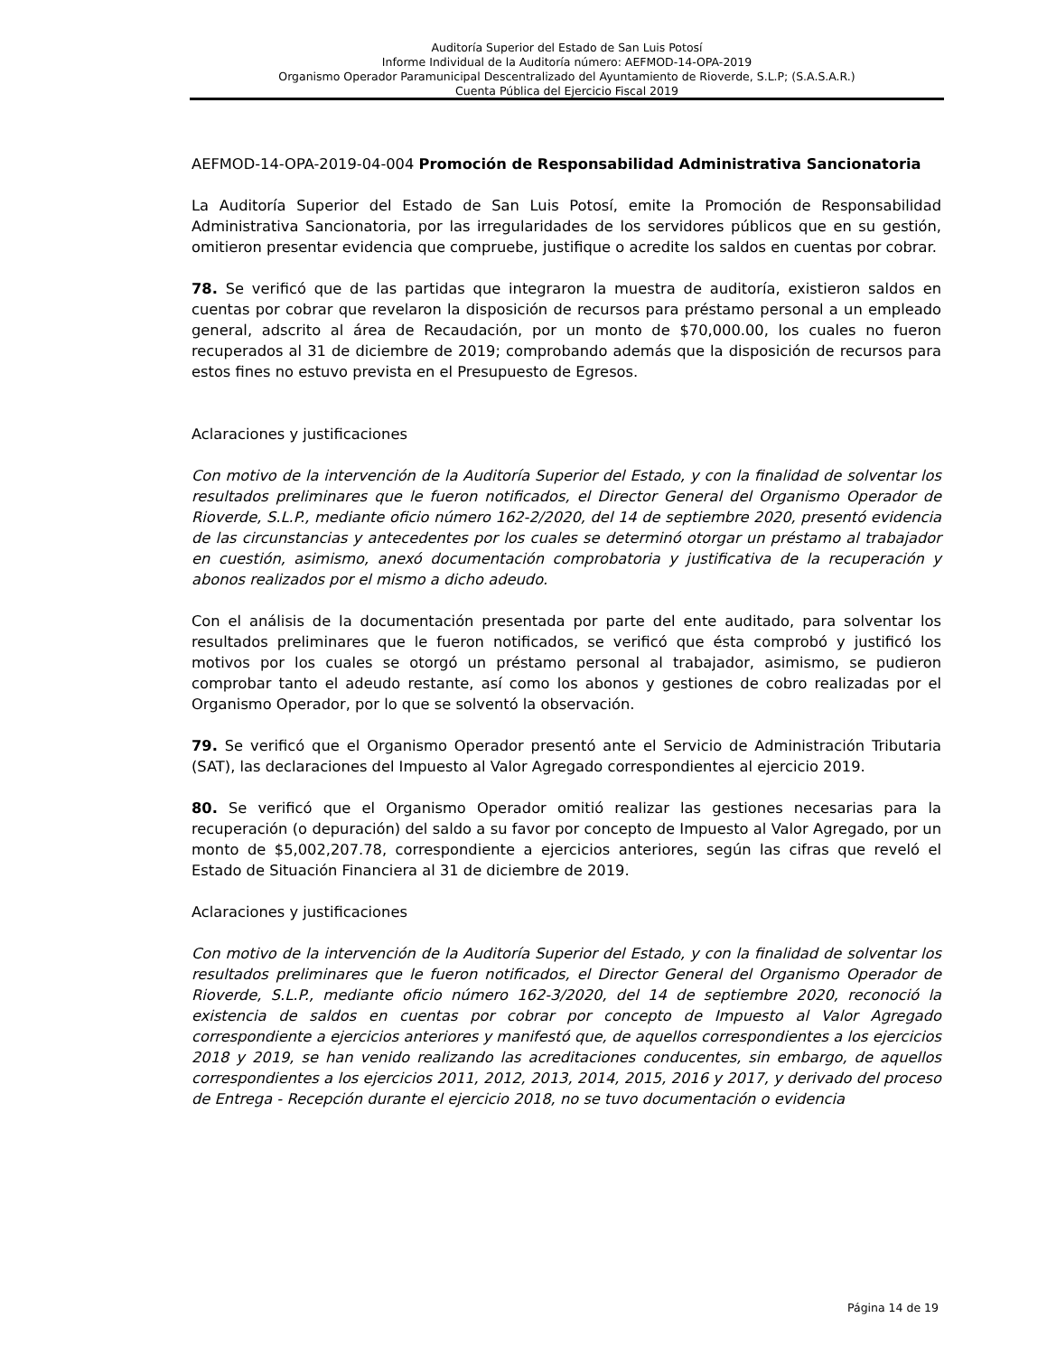Auditoría Superior del Estado de San Luis Potosí
Informe Individual de la Auditoría número: AEFMOD-14-OPA-2019
Organismo Operador Paramunicipal Descentralizado del Ayuntamiento de Rioverde, S.L.P; (S.A.S.A.R.)
Cuenta Pública del Ejercicio Fiscal 2019
AEFMOD-14-OPA-2019-04-004 Promoción de Responsabilidad Administrativa Sancionatoria
La Auditoría Superior del Estado de San Luis Potosí, emite la Promoción de Responsabilidad Administrativa Sancionatoria, por las irregularidades de los servidores públicos que en su gestión, omitieron presentar evidencia que compruebe, justifique o acredite los saldos en cuentas por cobrar.
78. Se verificó que de las partidas que integraron la muestra de auditoría, existieron saldos en cuentas por cobrar que revelaron la disposición de recursos para préstamo personal a un empleado general, adscrito al área de Recaudación, por un monto de $70,000.00, los cuales no fueron recuperados al 31 de diciembre de 2019; comprobando además que la disposición de recursos para estos fines no estuvo prevista en el Presupuesto de Egresos.
Aclaraciones y justificaciones
Con motivo de la intervención de la Auditoría Superior del Estado, y con la finalidad de solventar los resultados preliminares que le fueron notificados, el Director General del Organismo Operador de Rioverde, S.L.P., mediante oficio número 162-2/2020, del 14 de septiembre 2020, presentó evidencia de las circunstancias y antecedentes por los cuales se determinó otorgar un préstamo al trabajador en cuestión, asimismo, anexó documentación comprobatoria y justificativa de la recuperación y abonos realizados por el mismo a dicho adeudo.
Con el análisis de la documentación presentada por parte del ente auditado, para solventar los resultados preliminares que le fueron notificados, se verificó que ésta comprobó y justificó los motivos por los cuales se otorgó un préstamo personal al trabajador, asimismo, se pudieron comprobar tanto el adeudo restante, así como los abonos y gestiones de cobro realizadas por el Organismo Operador, por lo que se solventó la observación.
79. Se verificó que el Organismo Operador presentó ante el Servicio de Administración Tributaria (SAT), las declaraciones del Impuesto al Valor Agregado correspondientes al ejercicio 2019.
80. Se verificó que el Organismo Operador omitió realizar las gestiones necesarias para la recuperación (o depuración) del saldo a su favor por concepto de Impuesto al Valor Agregado, por un monto de $5,002,207.78, correspondiente a ejercicios anteriores, según las cifras que reveló el Estado de Situación Financiera al 31 de diciembre de 2019.
Aclaraciones y justificaciones
Con motivo de la intervención de la Auditoría Superior del Estado, y con la finalidad de solventar los resultados preliminares que le fueron notificados, el Director General del Organismo Operador de Rioverde, S.L.P., mediante oficio número 162-3/2020, del 14 de septiembre 2020, reconoció la existencia de saldos en cuentas por cobrar por concepto de Impuesto al Valor Agregado correspondiente a ejercicios anteriores y manifestó que, de aquellos correspondientes a los ejercicios 2018 y 2019, se han venido realizando las acreditaciones conducentes, sin embargo, de aquellos correspondientes a los ejercicios 2011, 2012, 2013, 2014, 2015, 2016 y 2017, y derivado del proceso de Entrega - Recepción durante el ejercicio 2018, no se tuvo documentación o evidencia
Página 14 de 19